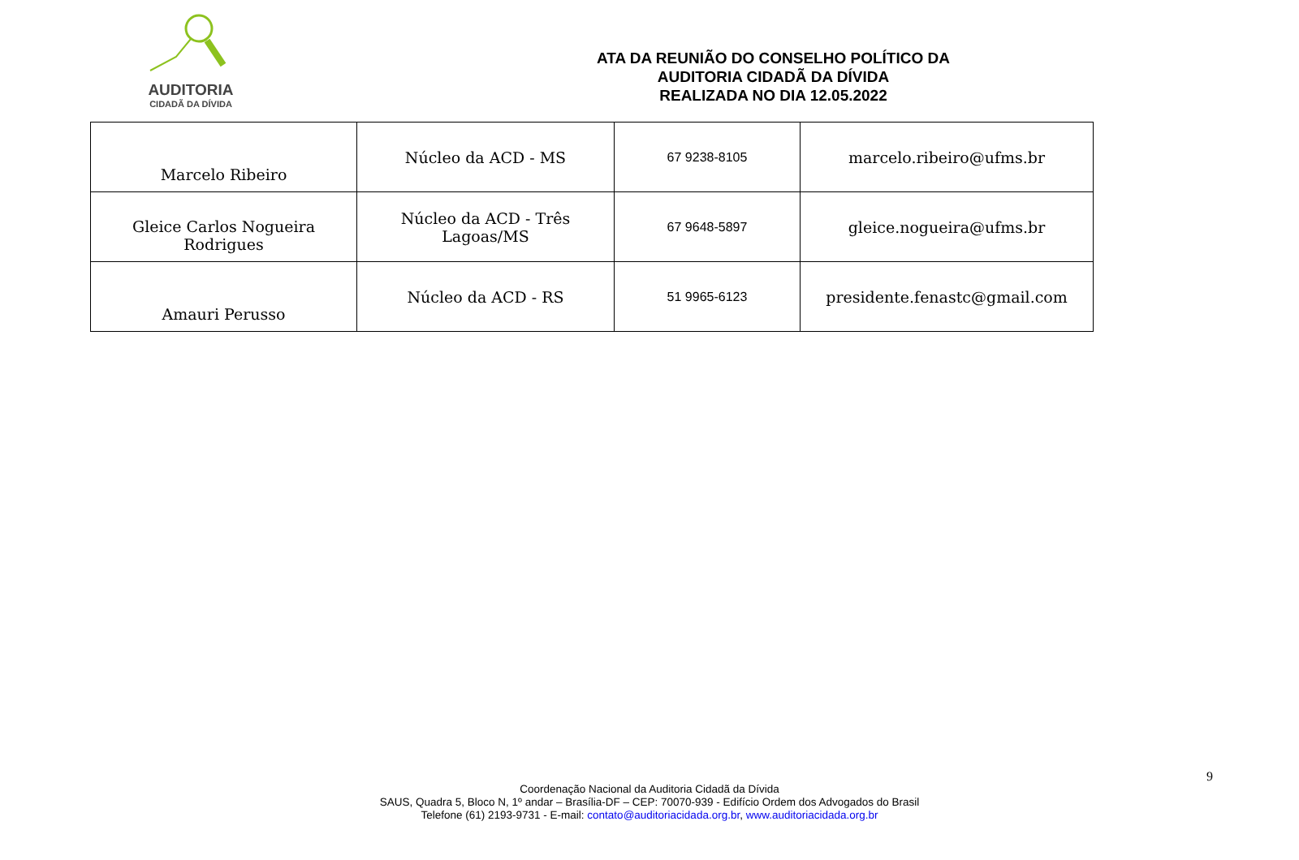AUDITORIA
CIDADÃ DA DÍVIDA
ATA DA REUNIÃO DO CONSELHO POLÍTICO DA
AUDITORIA CIDADÃ DA DÍVIDA
REALIZADA NO DIA 12.05.2022
| Marcelo Ribeiro | Núcleo da ACD - MS | 67 9238-8105 | marcelo.ribeiro@ufms.br |
| Gleice Carlos Nogueira Rodrigues | Núcleo da ACD - Três Lagoas/MS | 67 9648-5897 | gleice.nogueira@ufms.br |
| Amauri Perusso | Núcleo da ACD - RS | 51 9965-6123 | presidente.fenastc@gmail.com |
9
Coordenação Nacional da Auditoria Cidadã da Dívida
SAUS, Quadra 5, Bloco N, 1º andar – Brasília-DF – CEP: 70070-939 - Edifício Ordem dos Advogados do Brasil
Telefone (61) 2193-9731 - E-mail: contato@auditoriacidada.org.br, www.auditoriacidada.org.br